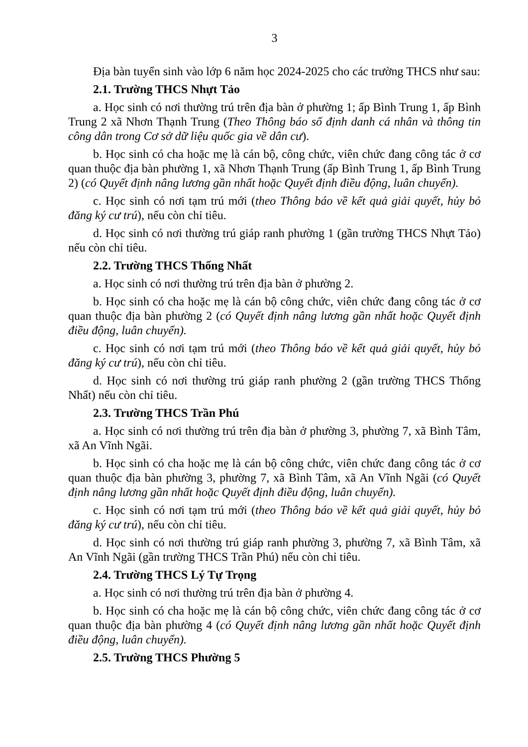3
Địa bàn tuyển sinh vào lớp 6 năm học 2024-2025 cho các trường THCS như sau:
2.1. Trường THCS Nhựt Tảo
a. Học sinh có nơi thường trú trên địa bàn ở phường 1; ấp Bình Trung 1, ấp Bình Trung 2 xã Nhơn Thạnh Trung (Theo Thông báo số định danh cá nhân và thông tin công dân trong Cơ sở dữ liệu quốc gia về dân cư).
b. Học sinh có cha hoặc mẹ là cán bộ, công chức, viên chức đang công tác ở cơ quan thuộc địa bàn phường 1, xã Nhơn Thạnh Trung (ấp Bình Trung 1, ấp Bình Trung 2) (có Quyết định nâng lương gần nhất hoặc Quyết định điều động, luân chuyển).
c. Học sinh có nơi tạm trú mới (theo Thông báo về kết quả giải quyết, hủy bỏ đăng ký cư trú), nếu còn chỉ tiêu.
d. Học sinh có nơi thường trú giáp ranh phường 1 (gần trường THCS Nhựt Tảo) nếu còn chỉ tiêu.
2.2. Trường THCS Thống Nhất
a. Học sinh có nơi thường trú trên địa bàn ở phường 2.
b. Học sinh có cha hoặc mẹ là cán bộ công chức, viên chức đang công tác ở cơ quan thuộc địa bàn phường 2 (có Quyết định nâng lương gần nhất hoặc Quyết định điều động, luân chuyển).
c. Học sinh có nơi tạm trú mới (theo Thông báo về kết quả giải quyết, hủy bỏ đăng ký cư trú), nếu còn chỉ tiêu.
d. Học sinh có nơi thường trú giáp ranh phường 2 (gần trường THCS Thống Nhất) nếu còn chỉ tiêu.
2.3. Trường THCS Trần Phú
a. Học sinh có nơi thường trú trên địa bàn ở phường 3, phường 7, xã Bình Tâm, xã An Vĩnh Ngãi.
b. Học sinh có cha hoặc mẹ là cán bộ công chức, viên chức đang công tác ở cơ quan thuộc địa bàn phường 3, phường 7, xã Bình Tâm, xã An Vĩnh Ngãi (có Quyết định nâng lương gần nhất hoặc Quyết định điều động, luân chuyển).
c. Học sinh có nơi tạm trú mới (theo Thông báo về kết quả giải quyết, hủy bỏ đăng ký cư trú), nếu còn chỉ tiêu.
d. Học sinh có nơi thường trú giáp ranh phường 3, phường 7, xã Bình Tâm, xã An Vĩnh Ngãi (gần trường THCS Trần Phú) nếu còn chỉ tiêu.
2.4. Trường THCS Lý Tự Trọng
a. Học sinh có nơi thường trú trên địa bàn ở phường 4.
b. Học sinh có cha hoặc mẹ là cán bộ công chức, viên chức đang công tác ở cơ quan thuộc địa bàn phường 4 (có Quyết định nâng lương gần nhất hoặc Quyết định điều động, luân chuyển).
2.5. Trường THCS Phường 5